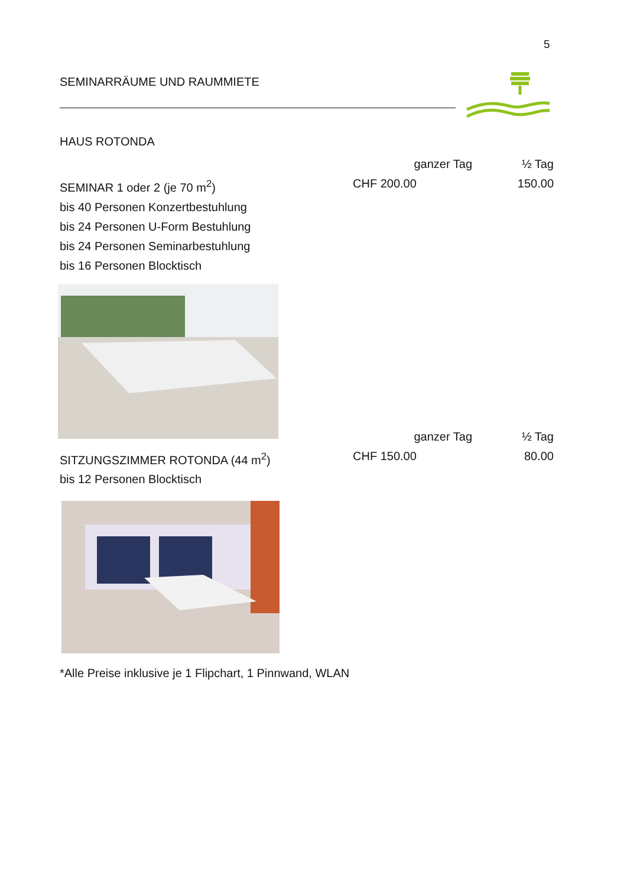5
SEMINARRÄUME UND RAUMMIETE
HAUS ROTONDA
ganzer Tag ½ Tag
SEMINAR 1 oder 2 (je 70 m<sup>2</sup>) CHF 200.00 150.00
bis 40 Personen Konzertbestuhlung
bis 24 Personen U-Form Bestuhlung
bis 24 Personen Seminarbestuhlung
bis 16 Personen Blocktisch
ganzer Tag ½ Tag
SITZUNGSZIMMER ROTONDA (44 m<sup>2</sup>) CHF 150.00 80.00
bis 12 Personen Blocktisch
*Alle Preise inklusive je 1 Flipchart, 1 Pinnwand, WLAN